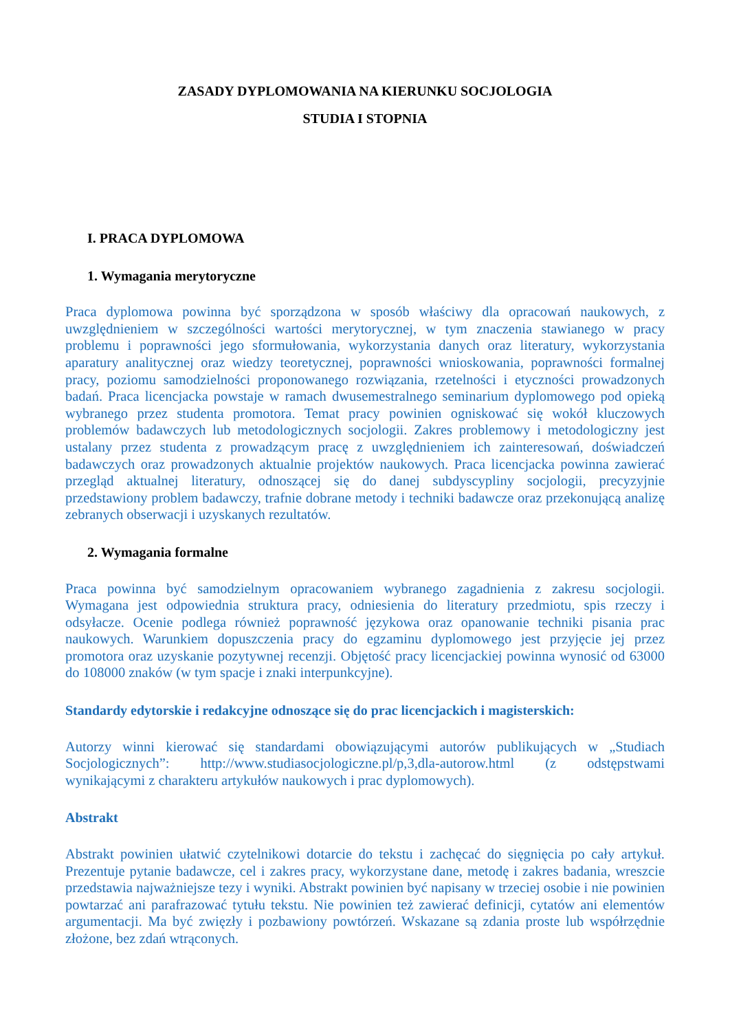ZASADY DYPLOMOWANIA NA KIERUNKU SOCJOLOGIA
STUDIA I STOPNIA
I. PRACA DYPLOMOWA
1. Wymagania merytoryczne
Praca dyplomowa powinna być sporządzona w sposób właściwy dla opracowań naukowych, z uwzględnieniem w szczególności wartości merytorycznej, w tym znaczenia stawianego w pracy problemu i poprawności jego sformułowania, wykorzystania danych oraz literatury, wykorzystania aparatury analitycznej oraz wiedzy teoretycznej, poprawności wnioskowania, poprawności formalnej pracy, poziomu samodzielności proponowanego rozwiązania, rzetelności i etyczności prowadzonych badań. Praca licencjacka powstaje w ramach dwusemestralnego seminarium dyplomowego pod opieką wybranego przez studenta promotora. Temat pracy powinien ogniskować się wokół kluczowych problemów badawczych lub metodologicznych socjologii. Zakres problemowy i metodologiczny jest ustalany przez studenta z prowadzącym pracę z uwzględnieniem ich zainteresowań, doświadczeń badawczych oraz prowadzonych aktualnie projektów naukowych. Praca licencjacka powinna zawierać przegląd aktualnej literatury, odnoszącej się do danej subdyscypliny socjologii, precyzyjnie przedstawiony problem badawczy, trafnie dobrane metody i techniki badawcze oraz przekonującą analizę zebranych obserwacji i uzyskanych rezultatów.
2. Wymagania formalne
Praca powinna być samodzielnym opracowaniem wybranego zagadnienia z zakresu socjologii. Wymagana jest odpowiednia struktura pracy, odniesienia do literatury przedmiotu, spis rzeczy i odsyłacze. Ocenie podlega również poprawność językowa oraz opanowanie techniki pisania prac naukowych. Warunkiem dopuszczenia pracy do egzaminu dyplomowego jest przyjęcie jej przez promotora oraz uzyskanie pozytywnej recenzji. Objętość pracy licencjackiej powinna wynosić od 63000 do 108000 znaków (w tym spacje i znaki interpunkcyjne).
Standardy edytorskie i redakcyjne odnoszące się do prac licencjackich i magisterskich:
Autorzy winni kierować się standardami obowiązującymi autorów publikujących w „Studiach Socjologicznych”: http://www.studiasocjologiczne.pl/p,3,dla-autorow.html (z odstępstwami wynikającymi z charakteru artykułów naukowych i prac dyplomowych).
Abstrakt
Abstrakt powinien ułatwić czytelnikowi dotarcie do tekstu i zachęcać do sięgnięcia po cały artykuł. Prezentuje pytanie badawcze, cel i zakres pracy, wykorzystane dane, metodę i zakres badania, wreszcie przedstawia najważniejsze tezy i wyniki. Abstrakt powinien być napisany w trzeciej osobie i nie powinien powtarzać ani parafrazować tytułu tekstu. Nie powinien też zawierać definicji, cytatów ani elementów argumentacji. Ma być zwięzły i pozbawiony powtórzeń. Wskazane są zdania proste lub współrzędnie złożone, bez zdań wtrąconych.